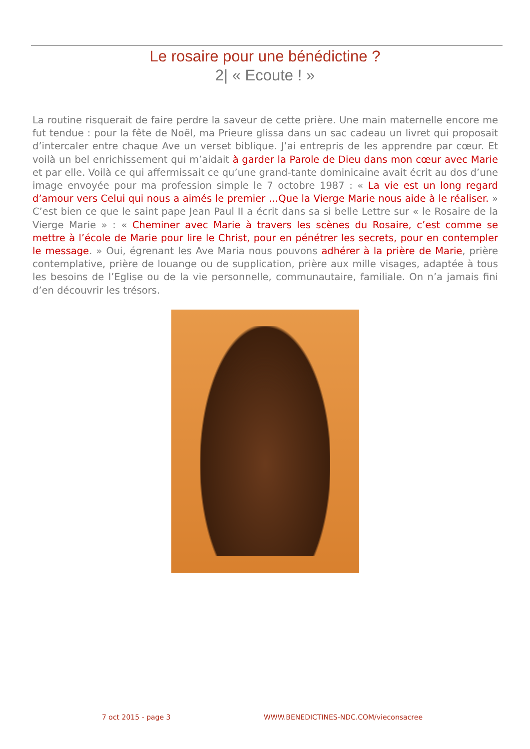Le rosaire pour une bénédictine ?
2| « Ecoute ! »
La routine risquerait de faire perdre la saveur de cette prière. Une main maternelle encore me fut tendue : pour la fête de Noël, ma Prieure glissa dans un sac cadeau un livret qui proposait d’intercaler entre chaque Ave un verset biblique. J’ai entrepris de les apprendre par cœur. Et voilà un bel enrichissement qui m’aidait à garder la Parole de Dieu dans mon cœur avec Marie et par elle. Voilà ce qui affermissait ce qu’une grand-tante dominicaine avait écrit au dos d’une image envoyée pour ma profession simple le 7 octobre 1987 : « La vie est un long regard d’amour vers Celui qui nous a aimés le premier …Que la Vierge Marie nous aide à le réaliser. » C’est bien ce que le saint pape Jean Paul II a écrit dans sa si belle Lettre sur « le Rosaire de la Vierge Marie » : « Cheminer avec Marie à travers les scènes du Rosaire, c’est comme se mettre à l’école de Marie pour lire le Christ, pour en pénétrer les secrets, pour en contempler le message. » Oui, égrenant les Ave Maria nous pouvons adhérer à la prière de Marie, prière contemplative, prière de louange ou de supplication, prière aux mille visages, adaptée à tous les besoins de l’Eglise ou de la vie personnelle, communautaire, familiale. On n’a jamais fini d’en découvrir les trésors.
7 oct 2015 - page 3 WWW.BENEDICTINES-NDC.COM/vieconsacree